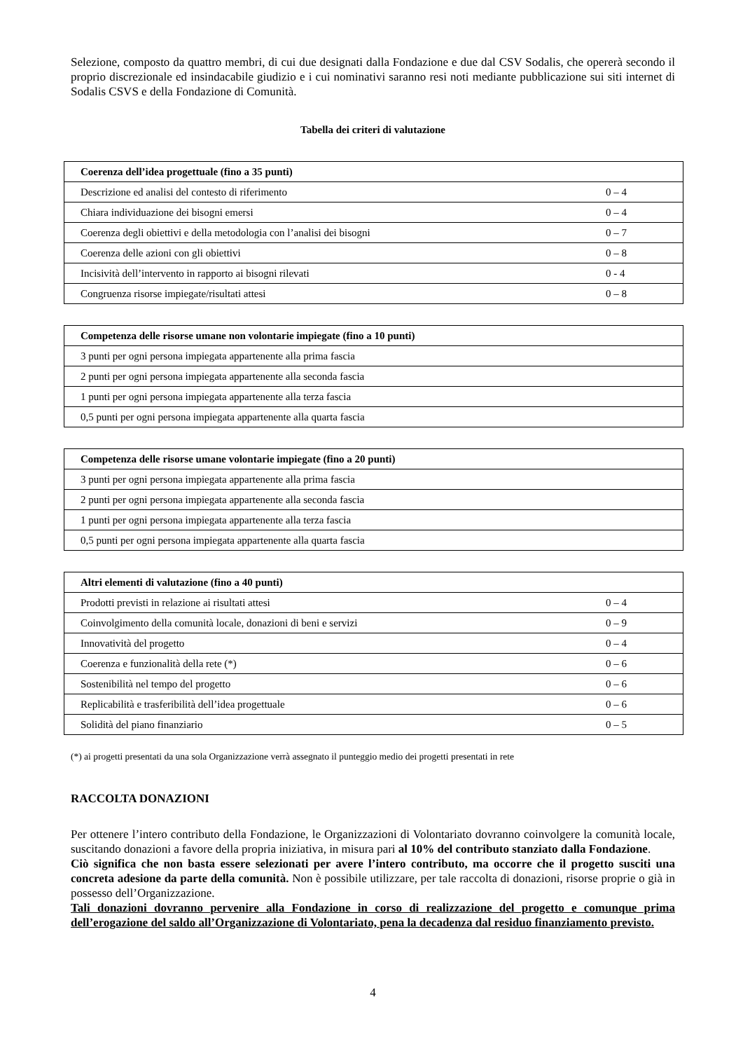Selezione, composto da quattro membri, di cui due designati dalla Fondazione e due dal CSV Sodalis, che opererà secondo il proprio discrezionale ed insindacabile giudizio e i cui nominativi saranno resi noti mediante pubblicazione sui siti internet di Sodalis CSVS e della Fondazione di Comunità.
Tabella dei criteri di valutazione
| Coerenza dell’idea progettuale (fino a 35 punti) | |
| --- | --- |
| Descrizione ed analisi del contesto di riferimento | 0 – 4 |
| Chiara individuazione dei bisogni emersi | 0 – 4 |
| Coerenza degli obiettivi e della metodologia con l’analisi dei bisogni | 0 – 7 |
| Coerenza delle azioni con gli obiettivi | 0 – 8 |
| Incisività dell’intervento in rapporto ai bisogni rilevati | 0 - 4 |
| Congruenza risorse impiegate/risultati attesi | 0 – 8 |
| Competenza delle risorse umane non volontarie impiegate (fino a 10 punti) |
| --- |
| 3 punti per ogni persona impiegata appartenente alla prima fascia |
| 2 punti per ogni persona impiegata appartenente alla seconda fascia |
| 1 punti per ogni persona impiegata appartenente alla terza fascia |
| 0,5 punti per ogni persona impiegata appartenente alla quarta fascia |
| Competenza delle risorse umane volontarie impiegate (fino a 20 punti) |
| --- |
| 3 punti per ogni persona impiegata appartenente alla prima fascia |
| 2 punti per ogni persona impiegata appartenente alla seconda fascia |
| 1 punti per ogni persona impiegata appartenente alla terza fascia |
| 0,5 punti per ogni persona impiegata appartenente alla quarta fascia |
| Altri elementi di valutazione (fino a 40 punti) | |
| --- | --- |
| Prodotti previsti in relazione ai risultati attesi | 0 – 4 |
| Coinvolgimento della comunità locale, donazioni di beni e servizi | 0 – 9 |
| Innovatività del progetto | 0 – 4 |
| Coerenza e funzionalità della rete (*) | 0 – 6 |
| Sostenibilità nel tempo del progetto | 0 – 6 |
| Replicabilità e trasferibilità dell’idea progettuale | 0 – 6 |
| Solidità del piano finanziario | 0 – 5 |
(*) ai progetti presentati da una sola Organizzazione verrà assegnato il punteggio medio dei progetti presentati in rete
RACCOLTA DONAZIONI
Per ottenere l’intero contributo della Fondazione, le Organizzazioni di Volontariato dovranno coinvolgere la comunità locale, suscitando donazioni a favore della propria iniziativa, in misura pari al 10% del contributo stanziato dalla Fondazione.
Ciò significa che non basta essere selezionati per avere l’intero contributo, ma occorre che il progetto susciti una concreta adesione da parte della comunità. Non è possibile utilizzare, per tale raccolta di donazioni, risorse proprie o già in possesso dell’Organizzazione.
Tali donazioni dovranno pervenire alla Fondazione in corso di realizzazione del progetto e comunque prima dell’erogazione del saldo all’Organizzazione di Volontariato, pena la decadenza dal residuo finanziamento previsto.
4